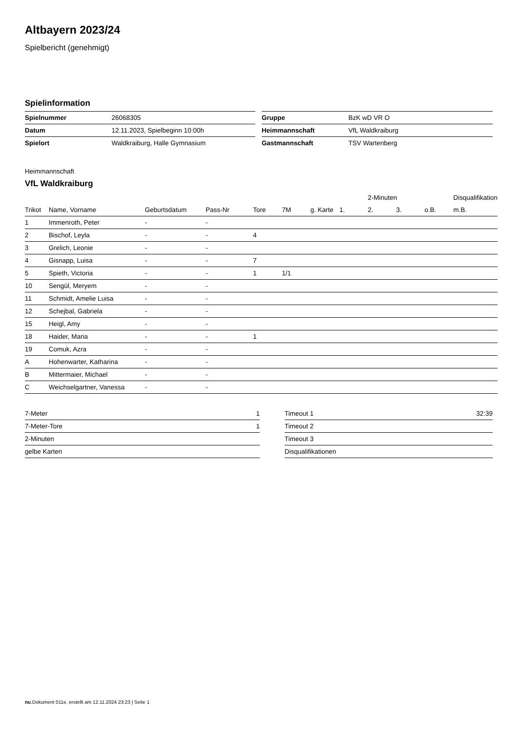Altbayern 2023/24
Spielbericht (genehmigt)
Spielinformation
| Spielnummer | 26068305 |
| Datum | 12.11.2023, Spielbeginn 10:00h |
| Spielort | Waldkraiburg, Halle Gymnasium |
| Gruppe | BzK wD VR O |
| Heimmannschaft | VfL Waldkraiburg |
| Gastmannschaft | TSV Wartenberg |
Heimmannschaft
VfL Waldkraiburg
| | | | | | | | | 2-Minuten | | | Disqualifikation |
| --- | --- | --- | --- | --- | --- | --- | --- | --- | --- | --- | --- |
| Trikot | Name, Vorname | Geburtsdatum | Pass-Nr | Tore | 7M | g. Karte | 1. | 2. | 3. | o.B. | m.B. |
| 1 | Immenroth, Peter | - | - | | | | | | | | |
| 2 | Bischof, Leyla | - | - | 4 | | | | | | | |
| 3 | Grelich, Leonie | - | - | | | | | | | | |
| 4 | Gisnapp, Luisa | - | - | 7 | | | | | | | |
| 5 | Spieth, Victoria | - | - | 1 | 1/1 | | | | | | |
| 10 | Sengül, Meryem | - | - | | | | | | | | |
| 11 | Schmidt, Amelie Luisa | - | - | | | | | | | | |
| 12 | Schejbal, Gabriela | - | - | | | | | | | | |
| 15 | Heigl, Amy | - | - | | | | | | | | |
| 18 | Haider, Maria | - | - | 1 | | | | | | | |
| 19 | Comuk, Azra | - | - | | | | | | | | |
| A | Hohenwarter, Katharina | - | - | | | | | | | | |
| B | Mittermaier, Michael | - | - | | | | | | | | |
| C | Weichselgartner, Vanessa | - | - | | | | | | | | |
| 7-Meter | 1 |
| 7-Meter-Tore | 1 |
| 2-Minuten | |
| gelbe Karten | |
| Timeout 1 | 32:39 |
| Timeout 2 | |
| Timeout 3 | |
| Disqualifikationen | |
nu.Dokument 011e, erstellt am 12.11.2024 23:23 | Seite 1